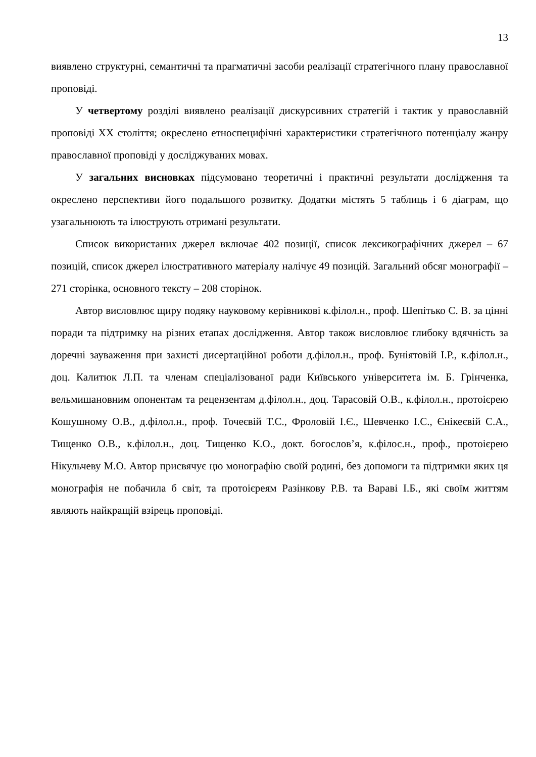13
виявлено структурні, семантичні та прагматичні засоби реалізації стратегічного плану православної проповіді.
У четвертому розділі виявлено реалізації дискурсивних стратегій і тактик у православній проповіді ХХ століття; окреслено етноспецифічні характеристики стратегічного потенціалу жанру православної проповіді у досліджуваних мовах.
У загальних висновках підсумовано теоретичні і практичні результати дослідження та окреслено перспективи його подальшого розвитку. Додатки містять 5 таблиць і 6 діаграм, що узагальнюють та ілюструють отримані результати.
Список використаних джерел включає 402 позиції, список лексикографічних джерел – 67 позицій, список джерел ілюстративного матеріалу налічує 49 позицій. Загальний обсяг монографії – 271 сторінка, основного тексту – 208 сторінок.
Автор висловлює щиру подяку науковому керівникові к.філол.н., проф. Шепітько С. В. за цінні поради та підтримку на різних етапах дослідження. Автор також висловлює глибоку вдячність за доречні зауваження при захисті дисертаційної роботи д.філол.н., проф. Буніятовій І.Р., к.філол.н., доц. Калитюк Л.П. та членам спеціалізованої ради Київського університета ім. Б. Грінченка, вельмишановним опонентам та рецензентам д.філол.н., доц. Тарасовій О.В., к.філол.н., протоієрею Кошушному О.В., д.філол.н., проф. Точеєвій Т.С., Фроловій І.Є., Шевченко І.С., Єнікеєвій С.А., Тищенко О.В., к.філол.н., доц. Тищенко К.О., докт. богослов’я, к.філос.н., проф., протоієрею Нікульчеву М.О. Автор присвячує цю монографію своїй родині, без допомоги та підтримки яких ця монографія не побачила б світ, та протоієреям Разінкову Р.В. та Вараві І.Б., які своїм життям являють найкращій взірець проповіді.